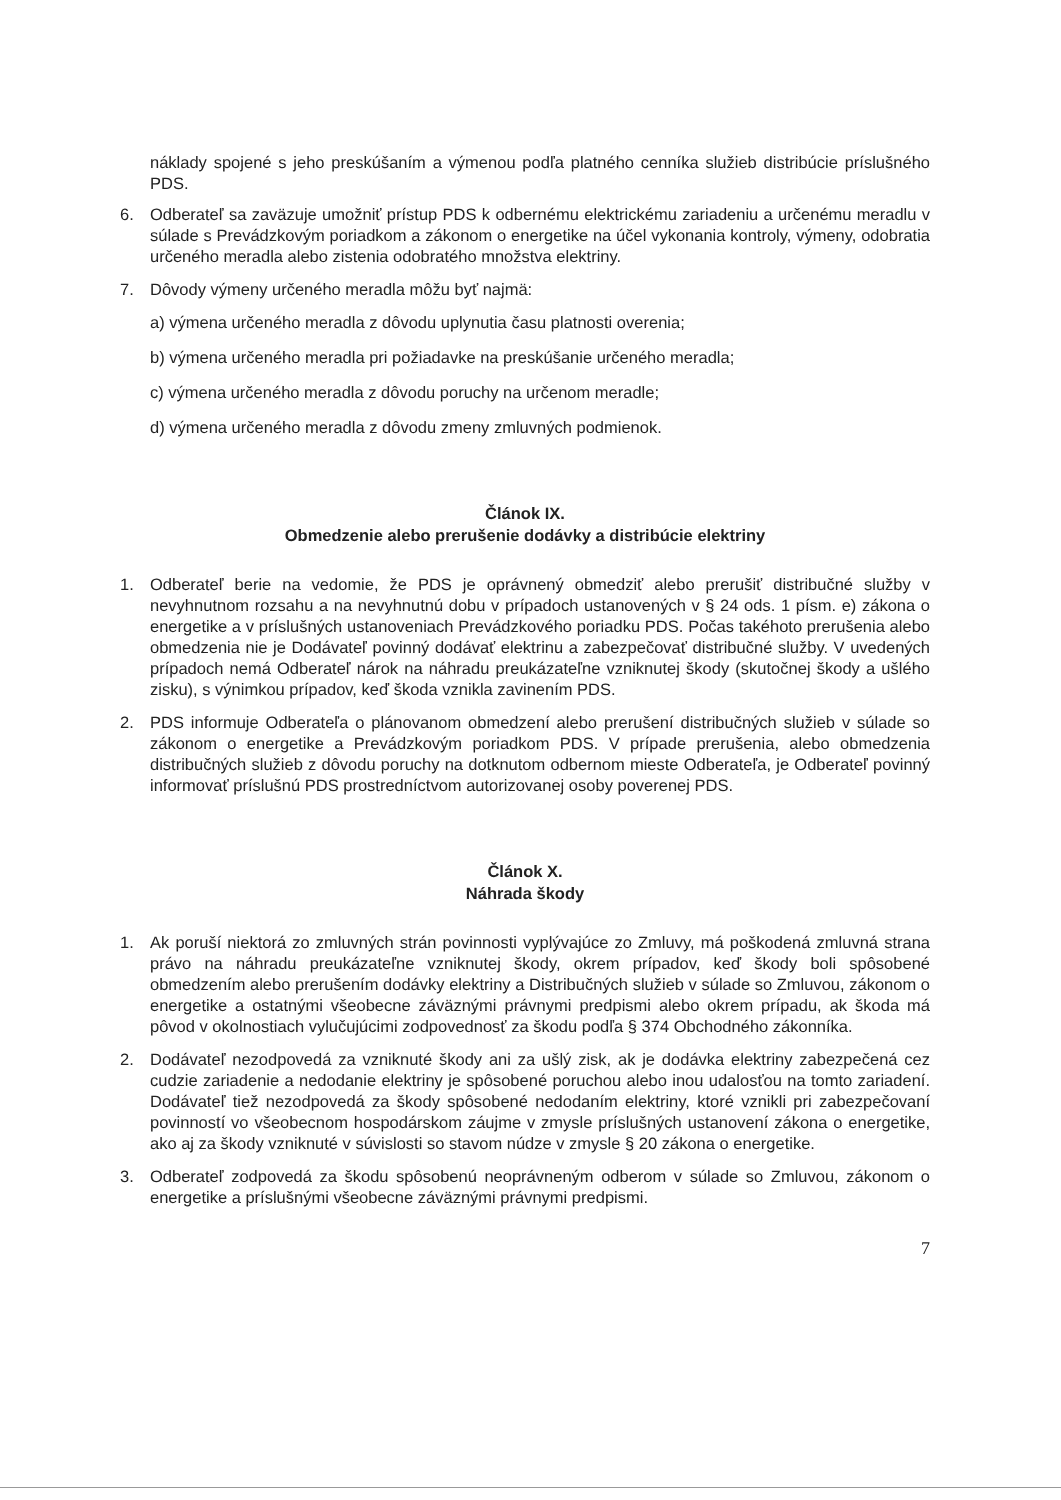náklady spojené s jeho preskúšaním a výmenou podľa platného cenníka služieb distribúcie príslušného PDS.
6. Odberateľ sa zaväzuje umožniť prístup PDS k odbernému elektrickému zariadeniu a určenému meradlu v súlade s Prevádzkovým poriadkom a zákonom o energetike na účel vykonania kontroly, výmeny, odobratia určeného meradla alebo zistenia odobratého množstva elektriny.
7. Dôvody výmeny určeného meradla môžu byť najmä:
a) výmena určeného meradla z dôvodu uplynutia času platnosti overenia;
b) výmena určeného meradla pri požiadavke na preskúšanie určeného meradla;
c) výmena určeného meradla z dôvodu poruchy na určenom meradle;
d) výmena určeného meradla z dôvodu zmeny zmluvných podmienok.
Článok IX.
Obmedzenie alebo prerušenie dodávky a distribúcie elektriny
1. Odberateľ berie na vedomie, že PDS je oprávnený obmedziť alebo prerušiť distribučné služby v nevyhnutnom rozsahu a na nevyhnutnú dobu v prípadoch ustanovených v § 24 ods. 1 písm. e) zákona o energetike a v príslušných ustanoveniach Prevádzkového poriadku PDS. Počas takéhoto prerušenia alebo obmedzenia nie je Dodávateľ povinný dodávať elektrinu a zabezpečovať distribučné služby. V uvedených prípadoch nemá Odberateľ nárok na náhradu preukázateľne vzniknutej škody (skutočnej škody a ušlého zisku), s výnimkou prípadov, keď škoda vznikla zavinením PDS.
2. PDS informuje Odberateľa o plánovanom obmedzení alebo prerušení distribučných služieb v súlade so zákonom o energetike a Prevádzkovým poriadkom PDS. V prípade prerušenia, alebo obmedzenia distribučných služieb z dôvodu poruchy na dotknutom odbernom mieste Odberateľa, je Odberateľ povinný informovať príslušnú PDS prostredníctvom autorizovanej osoby poverenej PDS.
Článok X.
Náhrada škody
1. Ak poruší niektorá zo zmluvných strán povinnosti vyplývajúce zo Zmluvy, má poškodená zmluvná strana právo na náhradu preukázateľne vzniknutej škody, okrem prípadov, keď škody boli spôsobené obmedzením alebo prerušením dodávky elektriny a Distribučných služieb v súlade so Zmluvou, zákonom o energetike a ostatnými všeobecne záväznými právnymi predpismi alebo okrem prípadu, ak škoda má pôvod v okolnostiach vylučujúcimi zodpovednosť za škodu podľa § 374 Obchodného zákonníka.
2. Dodávateľ nezodpovedá za vzniknuté škody ani za ušlý zisk, ak je dodávka elektriny zabezpečená cez cudzie zariadenie a nedodanie elektriny je spôsobené poruchou alebo inou udalosťou na tomto zariadení. Dodávateľ tiež nezodpovedá za škody spôsobené nedodaním elektriny, ktoré vznikli pri zabezpečovaní povinností vo všeobecnom hospodárskom záujme v zmysle príslušných ustanovení zákona o energetike, ako aj za škody vzniknuté v súvislosti so stavom núdze v zmysle § 20 zákona o energetike.
3. Odberateľ zodpovedá za škodu spôsobenú neoprávneným odberom v súlade so Zmluvou, zákonom o energetike a príslušnými všeobecne záväznými právnymi predpismi.
7